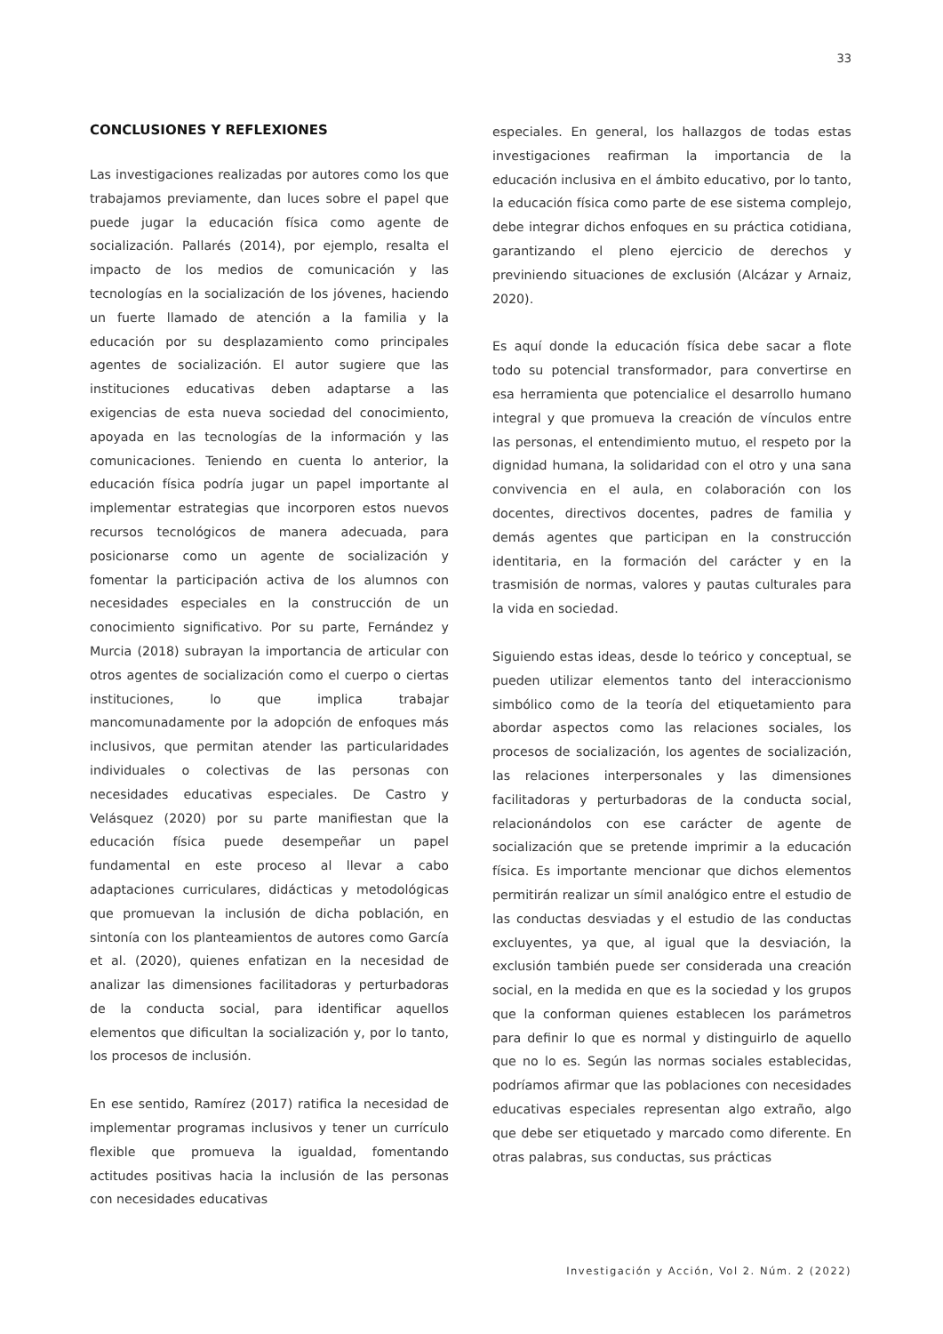33
CONCLUSIONES Y REFLEXIONES
Las investigaciones realizadas por autores como los que trabajamos previamente, dan luces sobre el papel que puede jugar la educación física como agente de socialización. Pallarés (2014), por ejemplo, resalta el impacto de los medios de comunicación y las tecnologías en la socialización de los jóvenes, haciendo un fuerte llamado de atención a la familia y la educación por su desplazamiento como principales agentes de socialización. El autor sugiere que las instituciones educativas deben adaptarse a las exigencias de esta nueva sociedad del conocimiento, apoyada en las tecnologías de la información y las comunicaciones. Teniendo en cuenta lo anterior, la educación física podría jugar un papel importante al implementar estrategias que incorporen estos nuevos recursos tecnológicos de manera adecuada, para posicionarse como un agente de socialización y fomentar la participación activa de los alumnos con necesidades especiales en la construcción de un conocimiento significativo. Por su parte, Fernández y Murcia (2018) subrayan la importancia de articular con otros agentes de socialización como el cuerpo o ciertas instituciones, lo que implica trabajar mancomunadamente por la adopción de enfoques más inclusivos, que permitan atender las particularidades individuales o colectivas de las personas con necesidades educativas especiales. De Castro y Velásquez (2020) por su parte manifiestan que la educación física puede desempeñar un papel fundamental en este proceso al llevar a cabo adaptaciones curriculares, didácticas y metodológicas que promuevan la inclusión de dicha población, en sintonía con los planteamientos de autores como García et al. (2020), quienes enfatizan en la necesidad de analizar las dimensiones facilitadoras y perturbadoras de la conducta social, para identificar aquellos elementos que dificultan la socialización y, por lo tanto, los procesos de inclusión.
En ese sentido, Ramírez (2017) ratifica la necesidad de implementar programas inclusivos y tener un currículo flexible que promueva la igualdad, fomentando actitudes positivas hacia la inclusión de las personas con necesidades educativas
especiales. En general, los hallazgos de todas estas investigaciones reafirman la importancia de la educación inclusiva en el ámbito educativo, por lo tanto, la educación física como parte de ese sistema complejo, debe integrar dichos enfoques en su práctica cotidiana, garantizando el pleno ejercicio de derechos y previniendo situaciones de exclusión (Alcázar y Arnaiz, 2020).
Es aquí donde la educación física debe sacar a flote todo su potencial transformador, para convertirse en esa herramienta que potencialice el desarrollo humano integral y que promueva la creación de vínculos entre las personas, el entendimiento mutuo, el respeto por la dignidad humana, la solidaridad con el otro y una sana convivencia en el aula, en colaboración con los docentes, directivos docentes, padres de familia y demás agentes que participan en la construcción identitaria, en la formación del carácter y en la trasmisión de normas, valores y pautas culturales para la vida en sociedad.
Siguiendo estas ideas, desde lo teórico y conceptual, se pueden utilizar elementos tanto del interaccionismo simbólico como de la teoría del etiquetamiento para abordar aspectos como las relaciones sociales, los procesos de socialización, los agentes de socialización, las relaciones interpersonales y las dimensiones facilitadoras y perturbadoras de la conducta social, relacionándolos con ese carácter de agente de socialización que se pretende imprimir a la educación física. Es importante mencionar que dichos elementos permitirán realizar un símil analógico entre el estudio de las conductas desviadas y el estudio de las conductas excluyentes, ya que, al igual que la desviación, la exclusión también puede ser considerada una creación social, en la medida en que es la sociedad y los grupos que la conforman quienes establecen los parámetros para definir lo que es normal y distinguirlo de aquello que no lo es. Según las normas sociales establecidas, podríamos afirmar que las poblaciones con necesidades educativas especiales representan algo extraño, algo que debe ser etiquetado y marcado como diferente. En otras palabras, sus conductas, sus prácticas
Investigación y Acción, Vol 2. Núm. 2 (2022)